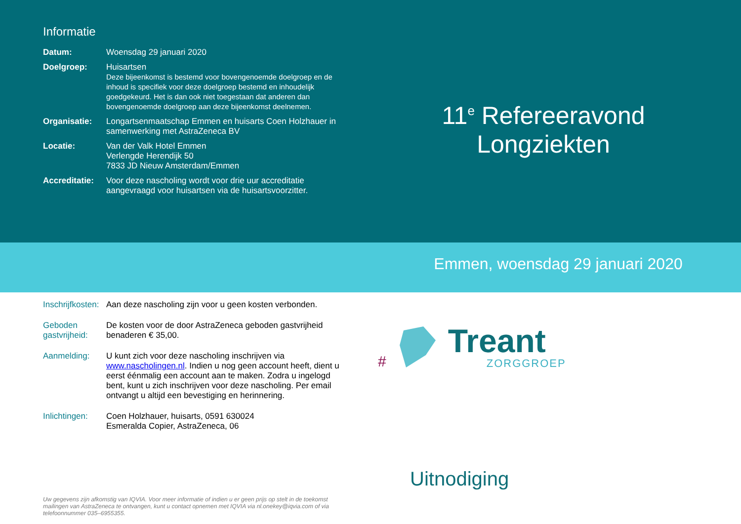Informatie
| Datum: | Woensdag 29 januari 2020 |
| Doelgroep: | Huisartsen Deze bijeenkomst is bestemd voor bovengenoemde doelgroep en de inhoud is specifiek voor deze doelgroep bestemd en inhoudelijk goedgekeurd. Het is dan ook niet toegestaan dat anderen dan bovengenoemde doelgroep aan deze bijeenkomst deelnemen. |
| Organisatie: | Longartsenmaatschap Emmen en huisarts Coen Holzhauer in samenwerking met AstraZeneca BV |
| Locatie: | Van der Valk Hotel Emmen Verlengde Herendijk 50 7833 JD Nieuw Amsterdam/Emmen |
| Accreditatie: | Voor deze nascholing wordt voor drie uur accreditatie aangevraagd voor huisartsen via de huisartsvoorzitter. |
11<sup>e</sup> Refereeravond
Longziekten
Emmen, woensdag 29 januari 2020
| Inschrijfkosten: | Aan deze nascholing zijn voor u geen kosten verbonden. |
| Geboden gastvrijheid: | De kosten voor de door AstraZeneca geboden gastvrijheid benaderen € 35,00. |
| Aanmelding: | U kunt zich voor deze nascholing inschrijven via www.nascholingen.nl . Indien u nog geen account heeft, dient u eerst éénmalig een account aan te maken. Zodra u ingelogd bent, kunt u zich inschrijven voor deze nascholing. Per email ontvangt u altijd een bevestiging en herinnering. |
| Inlichtingen: | Coen Holzhauer, huisarts, 0591 630024 Esmeralda Copier, AstraZeneca, 06 |
Uw gegevens zijn afkomstig van IQVIA. Voor meer informatie of indien u er geen prijs op stelt in de toekomst mailingen van AstraZeneca te ontvangen, kunt u contact opnemen met IQVIA via nl.onekey@iqvia.com of via telefoonnummer 035–6955355.
#
Treant
ZORGGROEP
Uitnodiging